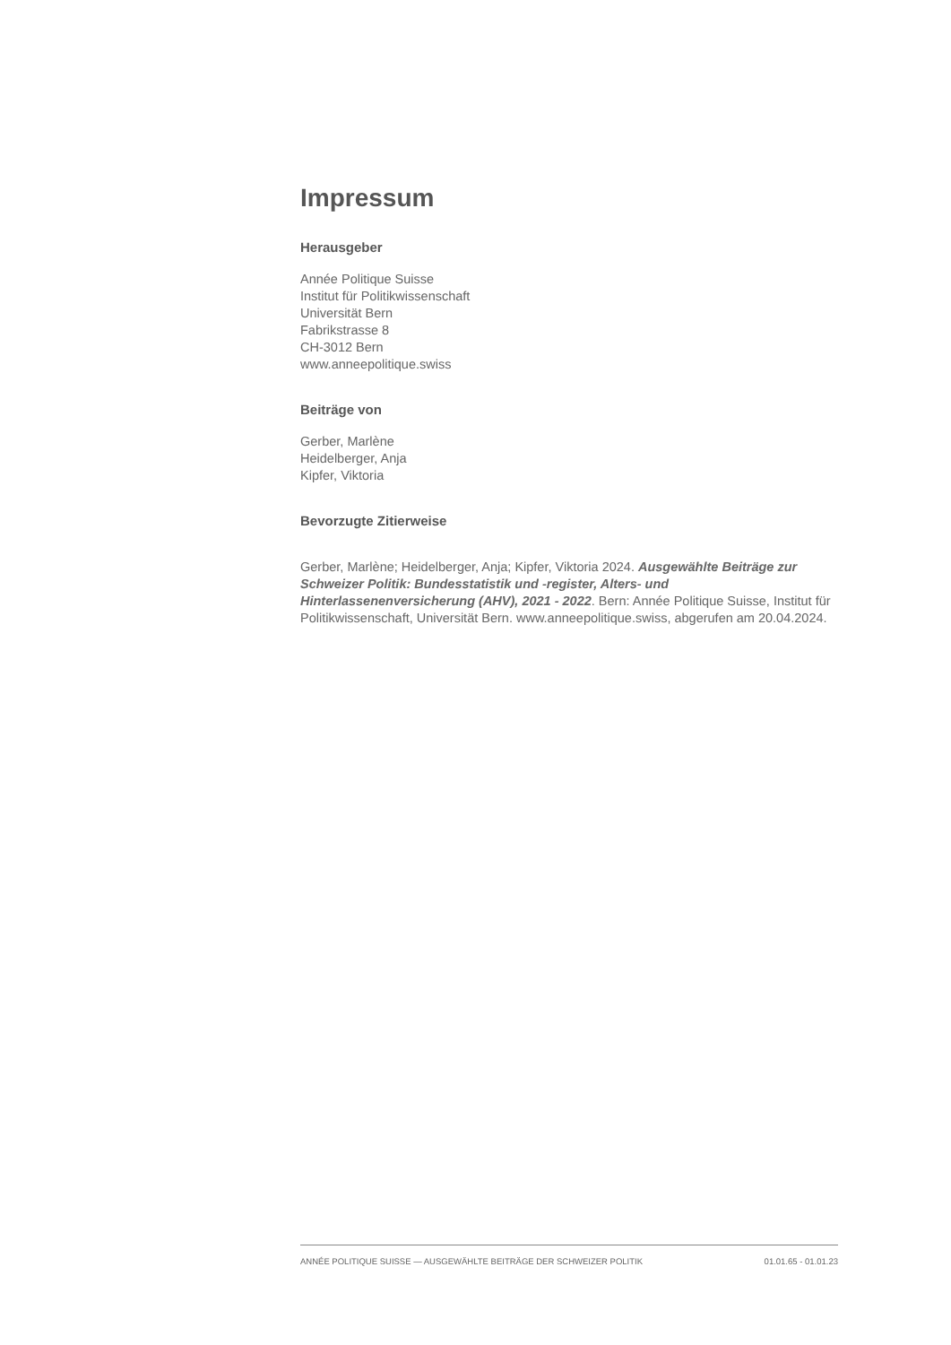Impressum
Herausgeber
Année Politique Suisse
Institut für Politikwissenschaft
Universität Bern
Fabrikstrasse 8
CH-3012 Bern
www.anneepolitique.swiss
Beiträge von
Gerber, Marlène
Heidelberger, Anja
Kipfer, Viktoria
Bevorzugte Zitierweise
Gerber, Marlène; Heidelberger, Anja; Kipfer, Viktoria 2024. Ausgewählte Beiträge zur Schweizer Politik: Bundesstatistik und -register, Alters- und Hinterlassenenversicherung (AHV), 2021 - 2022. Bern: Année Politique Suisse, Institut für Politikwissenschaft, Universität Bern. www.anneepolitique.swiss, abgerufen am 20.04.2024.
ANNÉE POLITIQUE SUISSE — AUSGEWÄHLTE BEITRÄGE DER SCHWEIZER POLITIK 01.01.65 - 01.01.23